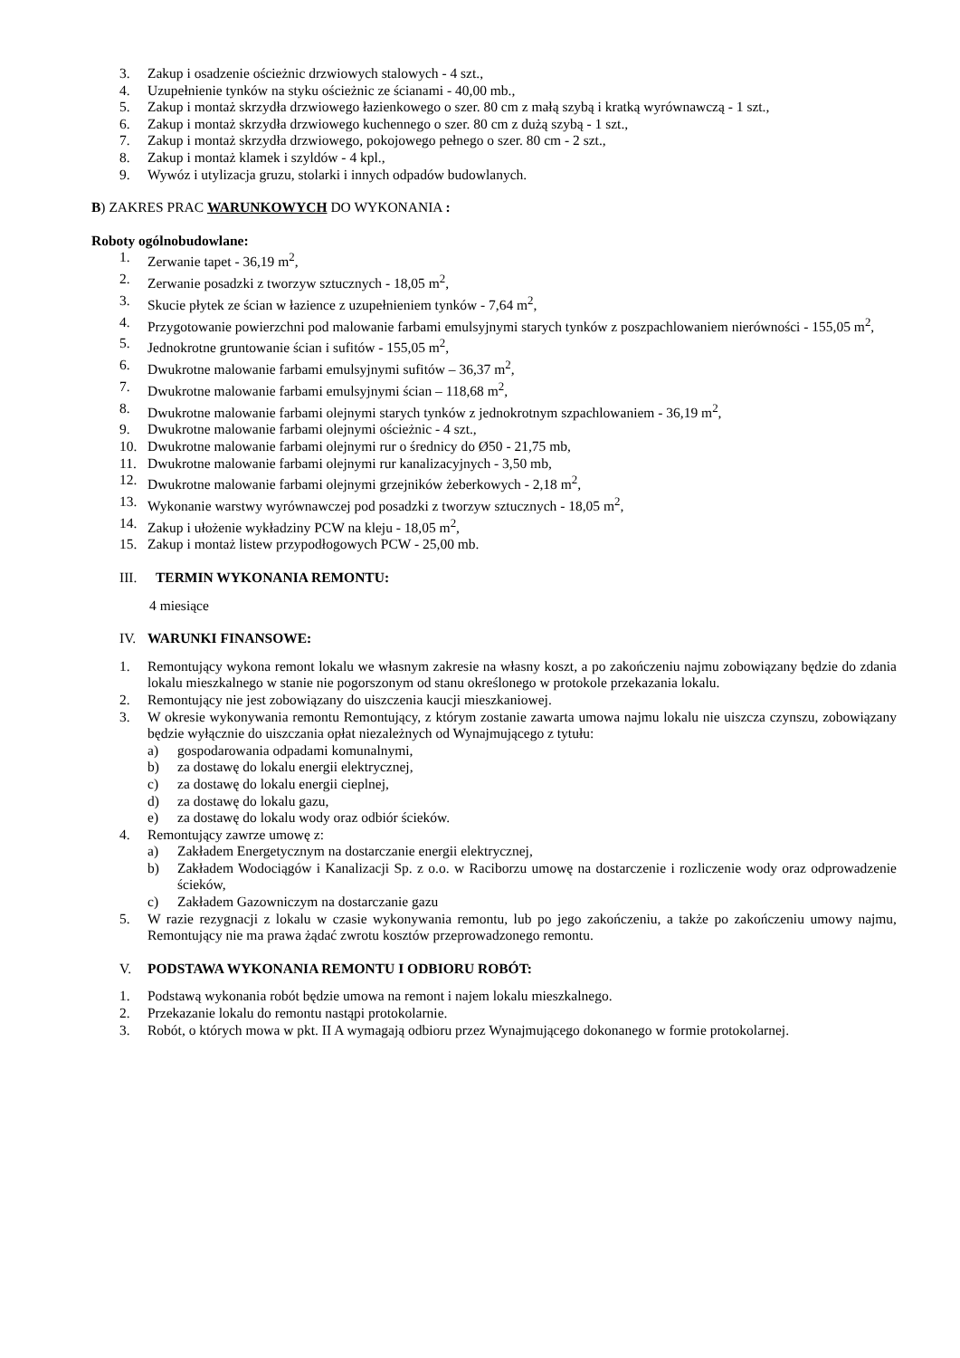3. Zakup i osadzenie ościeżnic drzwiowych stalowych - 4 szt.,
4. Uzupełnienie tynków na styku ościeżnic ze ścianami - 40,00 mb.,
5. Zakup i montaż skrzydła drzwiowego łazienkowego o szer. 80 cm z małą szybą i kratką wyrównawczą - 1 szt.,
6. Zakup i montaż skrzydła drzwiowego kuchennego o szer. 80 cm z dużą szybą - 1 szt.,
7. Zakup i montaż skrzydła drzwiowego, pokojowego pełnego o szer. 80 cm - 2 szt.,
8. Zakup i montaż klamek i szyldów - 4 kpl.,
9. Wywóz i utylizacja gruzu, stolarki i innych odpadów budowlanych.
B) ZAKRES PRAC WARUNKOWYCH DO WYKONANIA :
Roboty ogólnobudowlane:
1. Zerwanie tapet - 36,19 m<sup>2</sup>,
2. Zerwanie posadzki z tworzyw sztucznych - 18,05 m<sup>2</sup>,
3. Skucie płytek ze ścian w łazience z uzupełnieniem tynków - 7,64 m<sup>2</sup>,
4. Przygotowanie powierzchni pod malowanie farbami emulsyjnymi starych tynków z poszpachlowaniem nierówności - 155,05 m<sup>2</sup>,
5. Jednokrotne gruntowanie ścian i sufitów - 155,05 m<sup>2</sup>,
6. Dwukrotne malowanie farbami emulsyjnymi sufitów – 36,37 m<sup>2</sup>,
7. Dwukrotne malowanie farbami emulsyjnymi ścian – 118,68 m<sup>2</sup>,
8. Dwukrotne malowanie farbami olejnymi starych tynków z jednokrotnym szpachlowaniem - 36,19 m<sup>2</sup>,
9. Dwukrotne malowanie farbami olejnymi ościeżnic - 4 szt.,
10. Dwukrotne malowanie farbami olejnymi rur o średnicy do Ø50 - 21,75 mb,
11. Dwukrotne malowanie farbami olejnymi rur kanalizacyjnych - 3,50 mb,
12. Dwukrotne malowanie farbami olejnymi grzejników żeberkowych - 2,18 m<sup>2</sup>,
13. Wykonanie warstwy wyrównawczej pod posadzki z tworzyw sztucznych - 18,05 m<sup>2</sup>,
14. Zakup i ułożenie wykładziny PCW na kleju - 18,05 m<sup>2</sup>,
15. Zakup i montaż listew przypodłogowych PCW - 25,00 mb.
III. TERMIN WYKONANIA REMONTU:
4 miesiące
IV. WARUNKI FINANSOWE:
1. Remontujący wykona remont lokalu we własnym zakresie na własny koszt, a po zakończeniu najmu zobowiązany będzie do zdania lokalu mieszkalnego w stanie nie pogorszonym od stanu określonego w protokole przekazania lokalu.
2. Remontujący nie jest zobowiązany do uiszczenia kaucji mieszkaniowej.
3. W okresie wykonywania remontu Remontujący, z którym zostanie zawarta umowa najmu lokalu nie uiszcza czynszu, zobowiązany będzie wyłącznie do uiszczania opłat niezależnych od Wynajmującego z tytułu:
a) gospodarowania odpadami komunalnymi,
b) za dostawę do lokalu energii elektrycznej,
c) za dostawę do lokalu energii cieplnej,
d) za dostawę do lokalu gazu,
e) za dostawę do lokalu wody oraz odbiór ścieków.
4. Remontujący zawrze umowę z:
a) Zakładem Energetycznym na dostarczanie energii elektrycznej,
b) Zakładem Wodociągów i Kanalizacji Sp. z o.o. w Raciborzu umowę na dostarczenie i rozliczenie wody oraz odprowadzenie ścieków,
c) Zakładem Gazowniczym na dostarczanie gazu
5. W razie rezygnacji z lokalu w czasie wykonywania remontu, lub po jego zakończeniu, a także po zakończeniu umowy najmu, Remontujący nie ma prawa żądać zwrotu kosztów przeprowadzonego remontu.
V. PODSTAWA WYKONANIA REMONTU I ODBIORU ROBÓT:
1. Podstawą wykonania robót będzie umowa na remont i najem lokalu mieszkalnego.
2. Przekazanie lokalu do remontu nastąpi protokolarnie.
3. Robót, o których mowa w pkt. II A wymagają odbioru przez Wynajmującego dokonanego w formie protokolarnej.